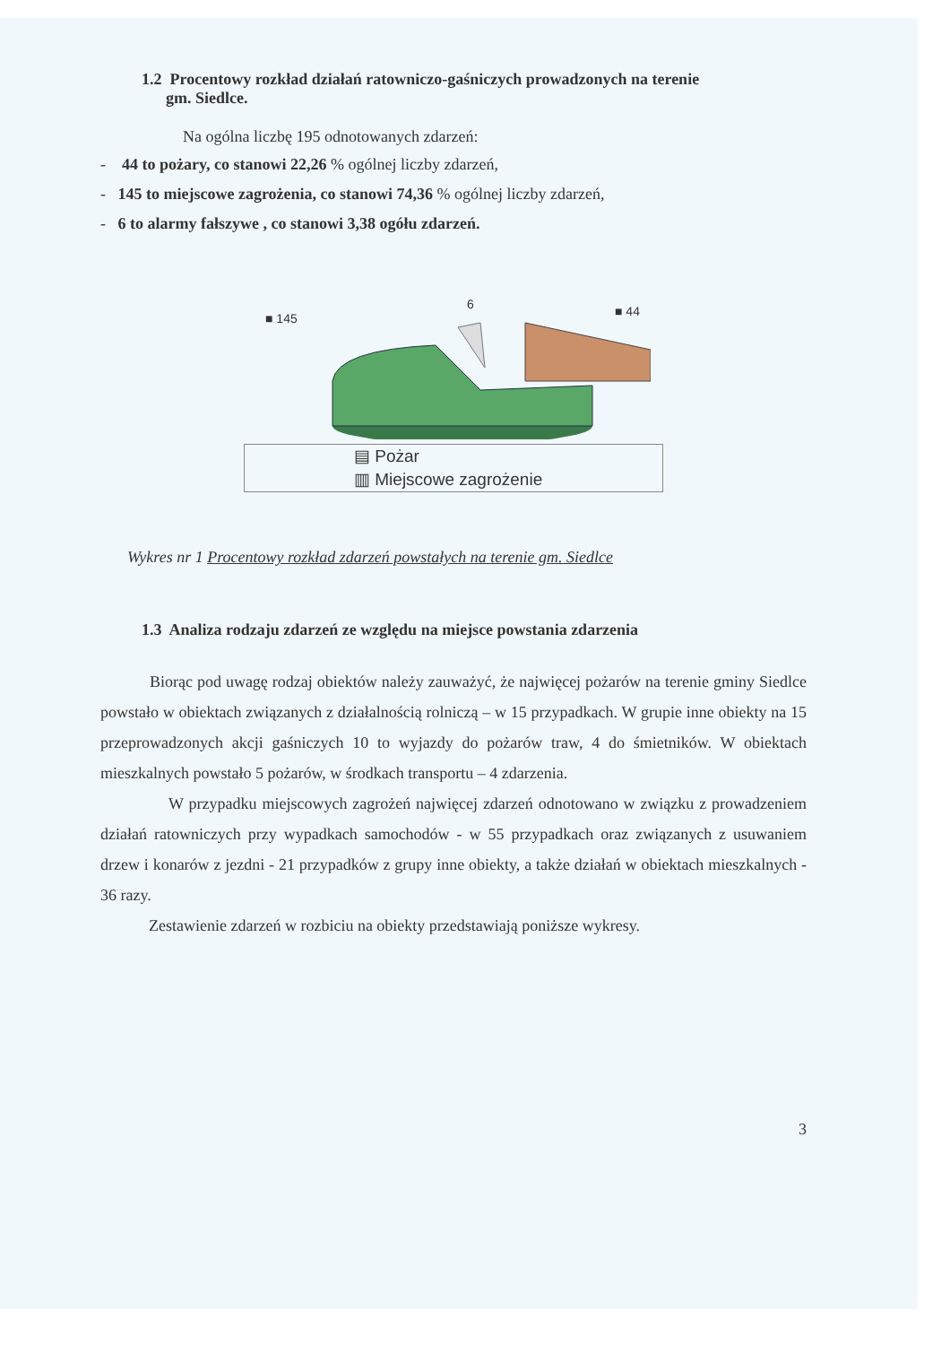1.2 Procentowy rozkład działań ratowniczo-gaśniczych prowadzonych na terenie
gm. Siedlce.
Na ogólna liczbę 195 odnotowanych zdarzeń:
- 44 to pożary, co stanowi 22,26 % ogólnej liczby zdarzeń,
- 145 to miejscowe zagrożenia, co stanowi 74,36 % ogólnej liczby zdarzeń,
- 6 to alarmy fałszywe , co stanowi 3,38 ogółu zdarzeń.
■ 145
6
■ 44
▤ Pożar
▥ Miejscowe zagrożenie
Wykres nr 1 Procentowy rozkład zdarzeń powstałych na terenie gm. Siedlce
1.3 Analiza rodzaju zdarzeń ze względu na miejsce powstania zdarzenia
Biorąc pod uwagę rodzaj obiektów należy zauważyć, że najwięcej pożarów na terenie gminy Siedlce powstało w obiektach związanych z działalnością rolniczą – w 15 przypadkach. W grupie inne obiekty na 15 przeprowadzonych akcji gaśniczych 10 to wyjazdy do pożarów traw, 4 do śmietników. W obiektach mieszkalnych powstało 5 pożarów, w środkach transportu – 4 zdarzenia.
W przypadku miejscowych zagrożeń najwięcej zdarzeń odnotowano w związku z prowadzeniem działań ratowniczych przy wypadkach samochodów - w 55 przypadkach oraz związanych z usuwaniem drzew i konarów z jezdni - 21 przypadków z grupy inne obiekty, a także działań w obiektach mieszkalnych - 36 razy.
Zestawienie zdarzeń w rozbiciu na obiekty przedstawiają poniższe wykresy.
3